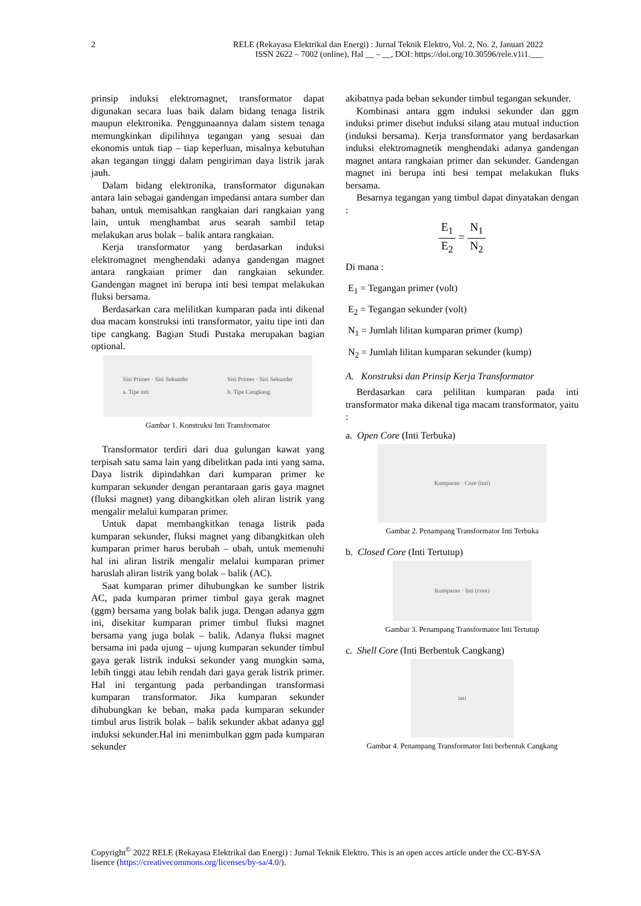2
RELE (Rekayasa Elektrikal dan Energi) : Jurnal Teknik Elektro, Vol. 2, No. 2, Januari 2022
ISSN 2622 – 7002 (online), Hal __ – __, DOI: https://doi.org/10.30596/rele.v1i1.___
prinsip induksi elektromagnet, transformator dapat digunakan secara luas baik dalam bidang tenaga listrik maupun elektronika. Penggunaannya dalam sistem tenaga memungkinkan dipilihnya tegangan yang sesuai dan ekonomis untuk tiap – tiap keperluan, misalnya kebutuhan akan tegangan tinggi dalam pengiriman daya listrik jarak jauh.
Dalam bidang elektronika, transformator digunakan antara lain sebagai gandengan impedansi antara sumber dan bahan, untuk memisahkan rangkaian dari rangkaian yang lain, untuk menghambat arus searah sambil tetap melakukan arus bolak – balik antara rangkaian.
Kerja transformator yang berdasarkan induksi elektromagnet menghendaki adanya gandengan magnet antara rangkaian primer dan rangkaian sekunder. Gandengan magnet ini berupa inti besi tempat melakukan fluksi bersama.
Berdasarkan cara melilitkan kumparan pada inti dikenal dua macam konstruksi inti transformator, yaitu tipe inti dan tipe cangkang. Bagian Studi Pustaka merupakan bagian optional.
Sisi Primer · Sisi Sekunder
a. Tipe inti Sisi Primer · Sisi Sekunder
b. Tipe Cangkang
Gambar 1. Konstruksi Inti Transformator
Transformator terdiri dari dua gulungan kawat yang terpisah satu sama lain yang dibelitkan pada inti yang sama. Daya listrik dipindahkan dari kumparan primer ke kumparan sekunder dengan perantaraan garis gaya magnet (fluksi magnet) yang dibangkitkan oleh aliran listrik yang mengalir melalui kumparan primer.
Untuk dapat membangkitkan tenaga listrik pada kumparan sekunder, fluksi magnet yang dibangkitkan oleh kumparan primer harus berubah – ubah, untuk memenuhi hal ini aliran listrik mengalir melalui kumparan primer haruslah aliran listrik yang bolak – balik (AC).
Saat kumparan primer dihubungkan ke sumber listrik AC, pada kumparan primer timbul gaya gerak magnet (ggm) bersama yang bolak balik juga. Dengan adanya ggm ini, disekitar kumparan primer timbul fluksi magnet bersama yang juga bolak – balik. Adanya fluksi magnet bersama ini pada ujung – ujung kumparan sekunder timbul gaya gerak listrik induksi sekunder yang mungkin sama, lebih tinggi atau lebih rendah dari gaya gerak listrik primer. Hal ini tergantung pada perbandingan transformasi kumparan transformator. Jika kumparan sekunder dihubungkan ke beban, maka pada kumparan sekunder timbul arus listrik bolak – balik sekunder akbat adanya ggl induksi sekunder.Hal ini menimbulkan ggm pada kumparan sekunder
akibatnya pada beban sekunder timbul tegangan sekunder.
Kombinasi antara ggm induksi sekunder dan ggm induksi primer disebut induksi silang atau mutual induction (induksi bersama). Kerja transformator yang berdasarkan induksi elektromagnetik menghendaki adanya gandengan magnet antara rangkaian primer dan sekunder. Gandengan magnet ini berupa inti besi tempat melakukan fluks bersama.
Besarnya tegangan yang timbul dapat dinyatakan dengan :
E<sub>1</sub> E<sub>2</sub> = N<sub>1</sub> N<sub>2</sub>
Di mana :
E<sub>1</sub> = Tegangan primer (volt)
E<sub>2</sub> = Tegangan sekunder (volt)
N<sub>1</sub> = Jumlah lilitan kumparan primer (kump)
N<sub>2</sub> = Jumlah lilitan kumparan sekunder (kump)
A. Konstruksi dan Prinsip Kerja Transformator
Berdasarkan cara pelilitan kumparan pada inti transformator maka dikenal tiga macam transformator, yaitu :
a. Open Core (Inti Terbuka)
Kumparan · Core (inti)
Gambar 2. Penampang Transformator Inti Terbuka
b. Closed Core (Inti Tertutup)
Kumparan · Inti (core)
Gambar 3. Penampang Transformator Inti Tertutup
c. Shell Core (Inti Berbentuk Cangkang)
inti
Gambar 4. Penampang Transformator Inti berbentuk Cangkang
Copyright<sup>©</sup> 2022 RELE (Rekayasa Elektrikal dan Energi) : Jurnal Teknik Elektro. This is an open acces article under the CC-BY-SA lisence (https://creativecommons.org/licenses/by-sa/4.0/).